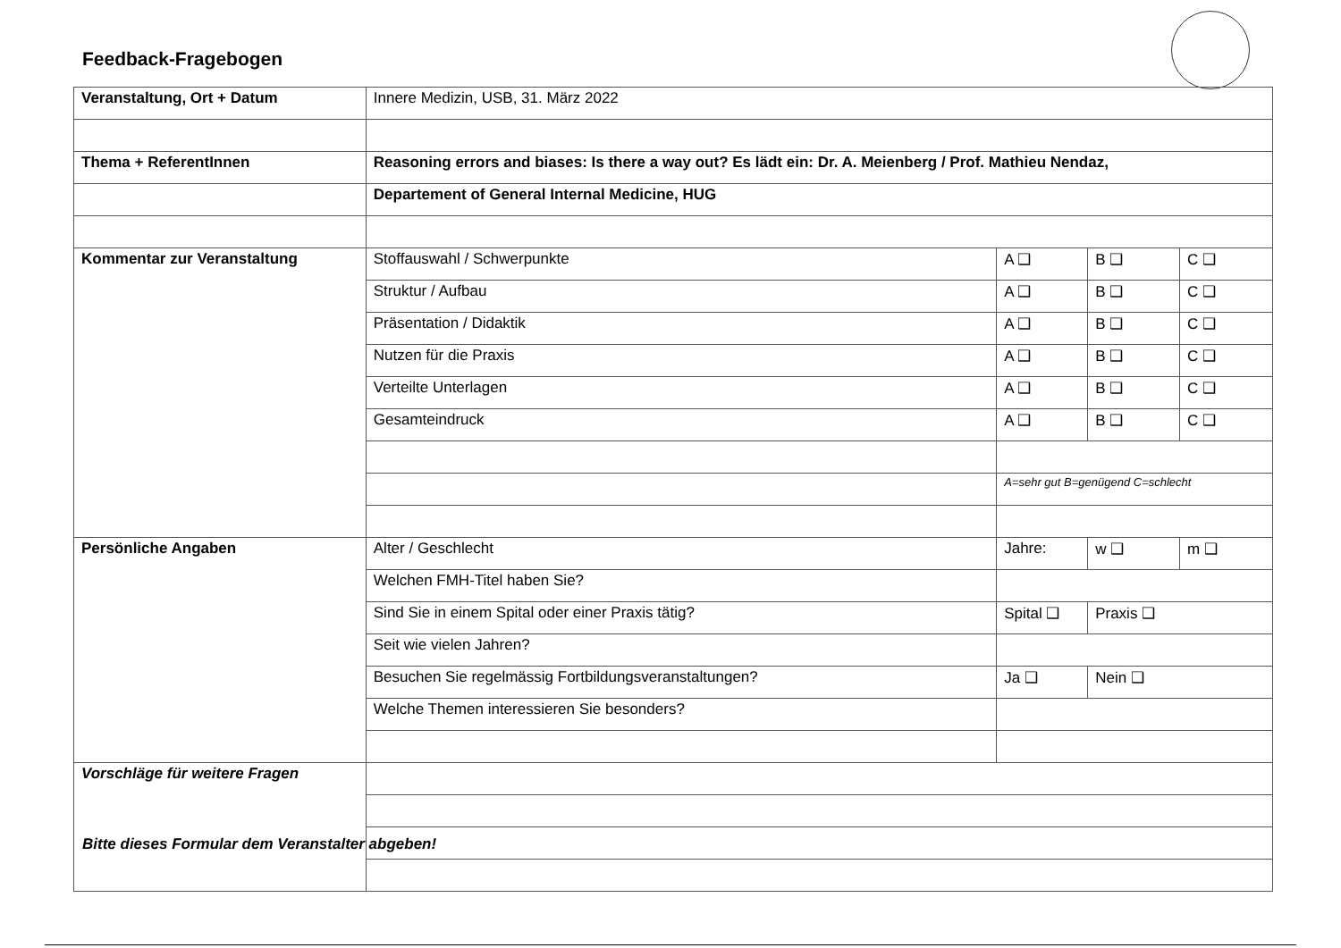Feedback-Fragebogen
| Veranstaltung, Ort + Datum | Innere Medizin, USB, 31. März 2022 | | | |
| Thema + ReferentInnen | Reasoning errors and biases: Is there a way out? Es lädt ein: Dr. A. Meienberg / Prof. Mathieu Nendaz, | | | |
| | Departement of General Internal Medicine, HUG | | | |
| Kommentar zur Veranstaltung | Stoffauswahl / Schwerpunkte | A ❑ | B ❑ | C ❑ |
| | Struktur / Aufbau | A ❑ | B ❑ | C ❑ |
| | Präsentation / Didaktik | A ❑ | B ❑ | C ❑ |
| | Nutzen für die Praxis | A ❑ | B ❑ | C ❑ |
| | Verteilte Unterlagen | A ❑ | B ❑ | C ❑ |
| | Gesamteindruck | A ❑ | B ❑ | C ❑ |
| | | A=sehr gut B=genügend C=schlecht | | |
| Persönliche Angaben | Alter / Geschlecht | Jahre: | w ❑ | m ❑ |
| | Welchen FMH-Titel haben Sie? | | | |
| | Sind Sie in einem Spital oder einer Praxis tätig? | Spital ❑ | Praxis ❑ | |
| | Seit wie vielen Jahren? | | | |
| | Besuchen Sie regelmässig Fortbildungsveranstaltungen? | Ja ❑ | Nein ❑ | |
| | Welche Themen interessieren Sie besonders? | | | |
| Vorschläge für weitere Fragen | | | | |
Bitte dieses Formular dem Veranstalter abgeben!